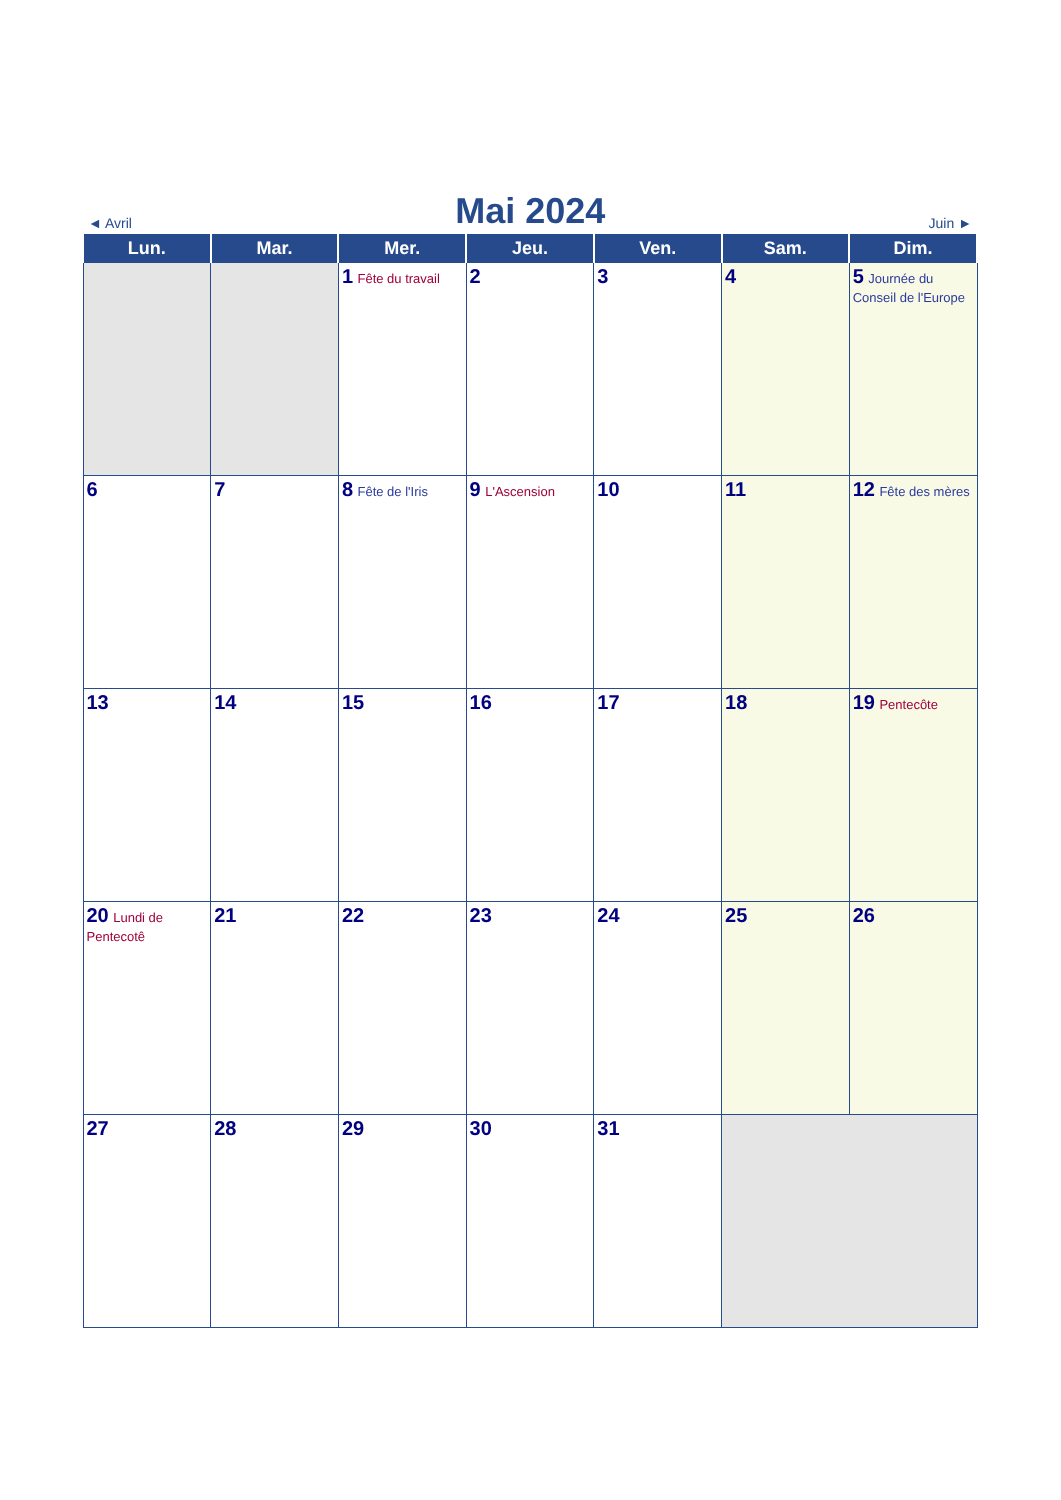◄ Avril Mai 2024 Juin ►
| Lun. | Mar. | Mer. | Jeu. | Ven. | Sam. | Dim. |
| --- | --- | --- | --- | --- | --- | --- |
| | | 1 Fête du travail | 2 | 3 | 4 | 5 Journée du Conseil de l'Europe |
| 6 | 7 | 8 Fête de l'Iris | 9 L'Ascension | 10 | 11 | 12 Fête des mères |
| 13 | 14 | 15 | 16 | 17 | 18 | 19 Pentecôte |
| 20 Lundi de Pentecotê | 21 | 22 | 23 | 24 | 25 | 26 |
| 27 | 28 | 29 | 30 | 31 | | |